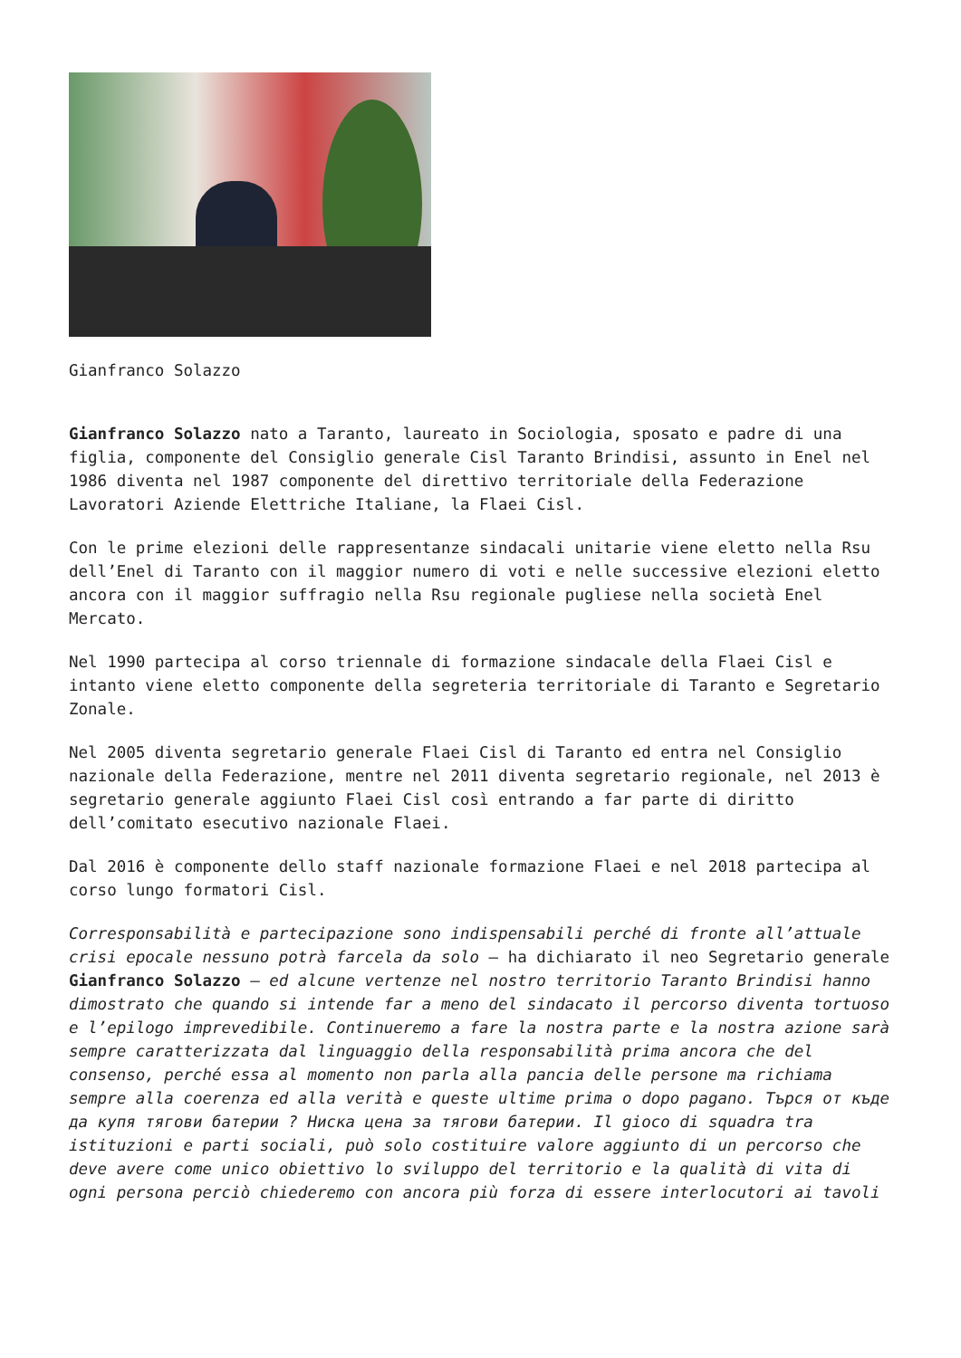Gianfranco Solazzo
Gianfranco Solazzo nato a Taranto, laureato in Sociologia, sposato e padre di una figlia, componente del Consiglio generale Cisl Taranto Brindisi, assunto in Enel nel 1986 diventa nel 1987 componente del direttivo territoriale della Federazione Lavoratori Aziende Elettriche Italiane, la Flaei Cisl.
Con le prime elezioni delle rappresentanze sindacali unitarie viene eletto nella Rsu dell’Enel di Taranto con il maggior numero di voti e nelle successive elezioni eletto ancora con il maggior suffragio nella Rsu regionale pugliese nella società Enel Mercato.
Nel 1990 partecipa al corso triennale di formazione sindacale della Flaei Cisl e intanto viene eletto componente della segreteria territoriale di Taranto e Segretario Zonale.
Nel 2005 diventa segretario generale Flaei Cisl di Taranto ed entra nel Consiglio nazionale della Federazione, mentre nel 2011 diventa segretario regionale, nel 2013 è segretario generale aggiunto Flaei Cisl così entrando a far parte di diritto dell’comitato esecutivo nazionale Flaei.
Dal 2016 è componente dello staff nazionale formazione Flaei e nel 2018 partecipa al corso lungo formatori Cisl.
Corresponsabilità e partecipazione sono indispensabili perché di fronte all’attuale crisi epocale nessuno potrà farcela da solo – ha dichiarato il neo Segretario generale Gianfranco Solazzo – ed alcune vertenze nel nostro territorio Taranto Brindisi hanno dimostrato che quando si intende far a meno del sindacato il percorso diventa tortuoso e l’epilogo imprevedibile. Continueremo a fare la nostra parte e la nostra azione sarà sempre caratterizzata dal linguaggio della responsabilità prima ancora che del consenso, perché essa al momento non parla alla pancia delle persone ma richiama sempre alla coerenza ed alla verità e queste ultime prima o dopo pagano. Търся от къде да купя тягови батерии ? Ниска цена за тягови батерии. Il gioco di squadra tra istituzioni e parti sociali, può solo costituire valore aggiunto di un percorso che deve avere come unico obiettivo lo sviluppo del territorio e la qualità di vita di ogni persona perciò chiederemo con ancora più forza di essere interlocutori ai tavoli